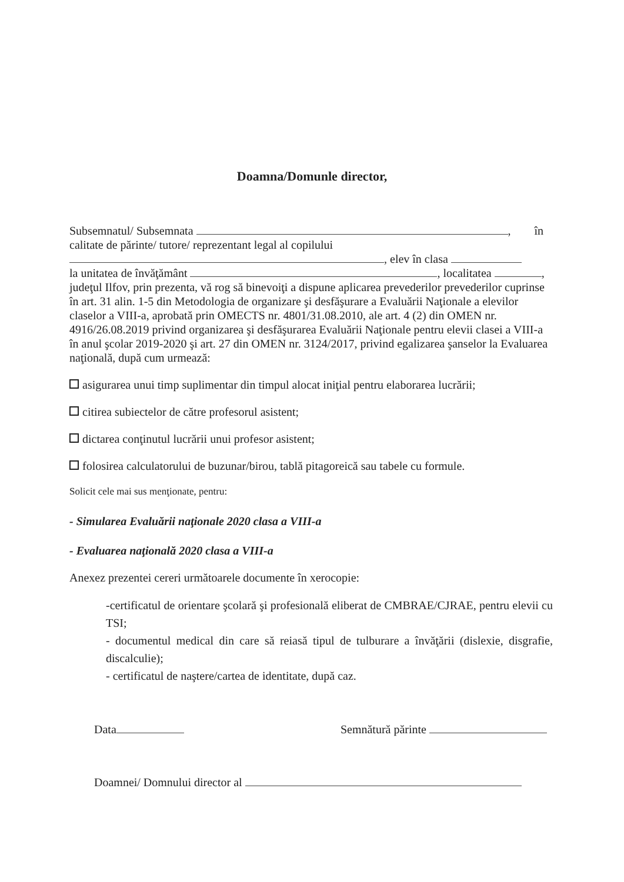Doamna/Domunle director,
Subsemnatul/ Subsemnata , în calitate de părinte/ tutore/ reprezentant legal al copilului
, elev în clasa
la unitatea de învăţământ , localitatea , judeţul Ilfov, prin prezenta, vă rog să binevoiţi a dispune aplicarea prevederilor prevederilor cuprinse în art. 31 alin. 1-5 din Metodologia de organizare şi desfăşurare a Evaluării Naţionale a elevilor claselor a VIII-a, aprobată prin OMECTS nr. 4801/31.08.2010, ale art. 4 (2) din OMEN nr. 4916/26.08.2019 privind organizarea şi desfăşurarea Evaluării Naţionale pentru elevii clasei a VIII-a în anul şcolar 2019-2020 şi art. 27 din OMEN nr. 3124/2017, privind egalizarea şanselor la Evaluarea naţională, după cum urmează:
asigurarea unui timp suplimentar din timpul alocat iniţial pentru elaborarea lucrării;
citirea subiectelor de către profesorul asistent;
dictarea conţinutul lucrării unui profesor asistent;
folosirea calculatorului de buzunar/birou, tablă pitagoreică sau tabele cu formule.
Solicit cele mai sus menţionate, pentru:
- Simularea Evaluării naţionale 2020 clasa a VIII-a
- Evaluarea naţională 2020 clasa a VIII-a
Anexez prezentei cereri următoarele documente în xerocopie:
-certificatul de orientare şcolară şi profesională eliberat de CMBRAE/CJRAE, pentru elevii cu TSI;
- documentul medical din care să reiasă tipul de tulburare a învăţării (dislexie, disgrafie, discalculie);
- certificatul de naştere/cartea de identitate, după caz.
Data Semnătură părinte
Doamnei/ Domnului director al